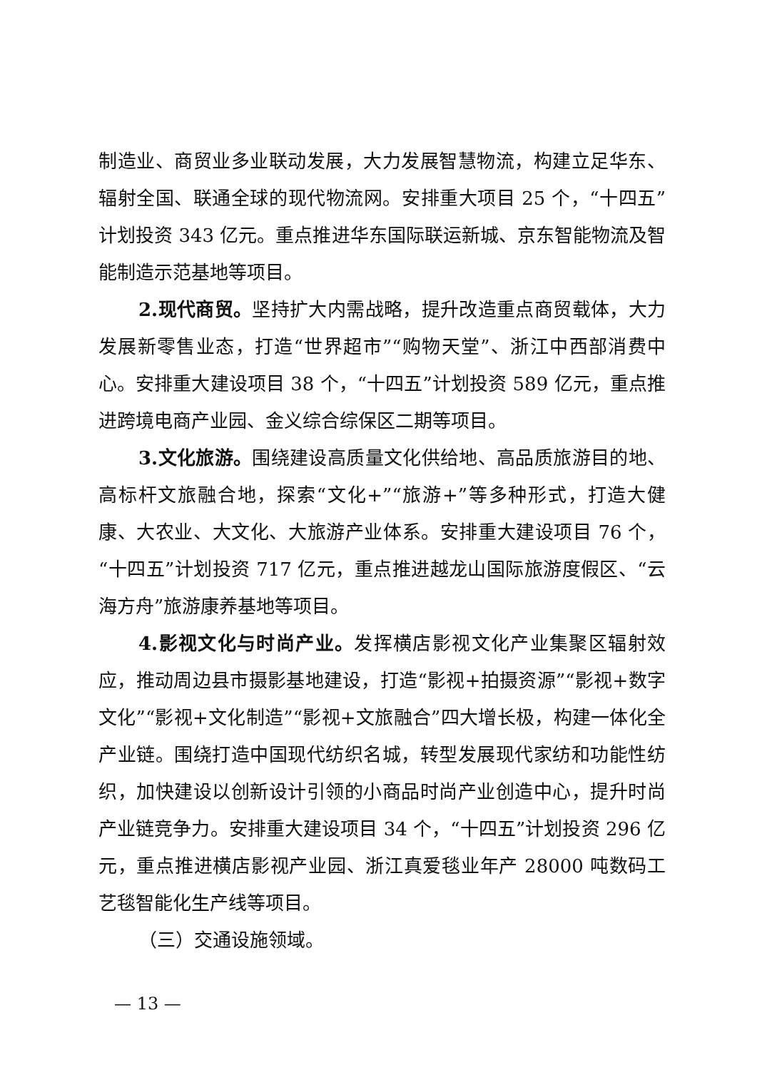制造业、商贸业多业联动发展，大力发展智慧物流，构建立足华东、辐射全国、联通全球的现代物流网。安排重大项目 25 个，“十四五”计划投资 343 亿元。重点推进华东国际联运新城、京东智能物流及智能制造示范基地等项目。
2.现代商贸。坚持扩大内需战略，提升改造重点商贸载体，大力发展新零售业态，打造“世界超市”“购物天堂”、浙江中西部消费中心。安排重大建设项目 38 个，“十四五”计划投资 589 亿元，重点推进跨境电商产业园、金义综合综保区二期等项目。
3.文化旅游。围绕建设高质量文化供给地、高品质旅游目的地、高标杆文旅融合地，探索“文化+”“旅游+”等多种形式，打造大健康、大农业、大文化、大旅游产业体系。安排重大建设项目 76 个，“十四五”计划投资 717 亿元，重点推进越龙山国际旅游度假区、“云海方舟”旅游康养基地等项目。
4.影视文化与时尚产业。发挥横店影视文化产业集聚区辐射效应，推动周边县市摄影基地建设，打造“影视+拍摄资源”“影视+数字文化”“影视+文化制造”“影视+文旅融合”四大增长极，构建一体化全产业链。围绕打造中国现代纺织名城，转型发展现代家纺和功能性纺织，加快建设以创新设计引领的小商品时尚产业创造中心，提升时尚产业链竞争力。安排重大建设项目 34 个，“十四五”计划投资 296 亿元，重点推进横店影视产业园、浙江真爱毯业年产 28000 吨数码工艺毯智能化生产线等项目。
（三）交通设施领域。
— 13 —